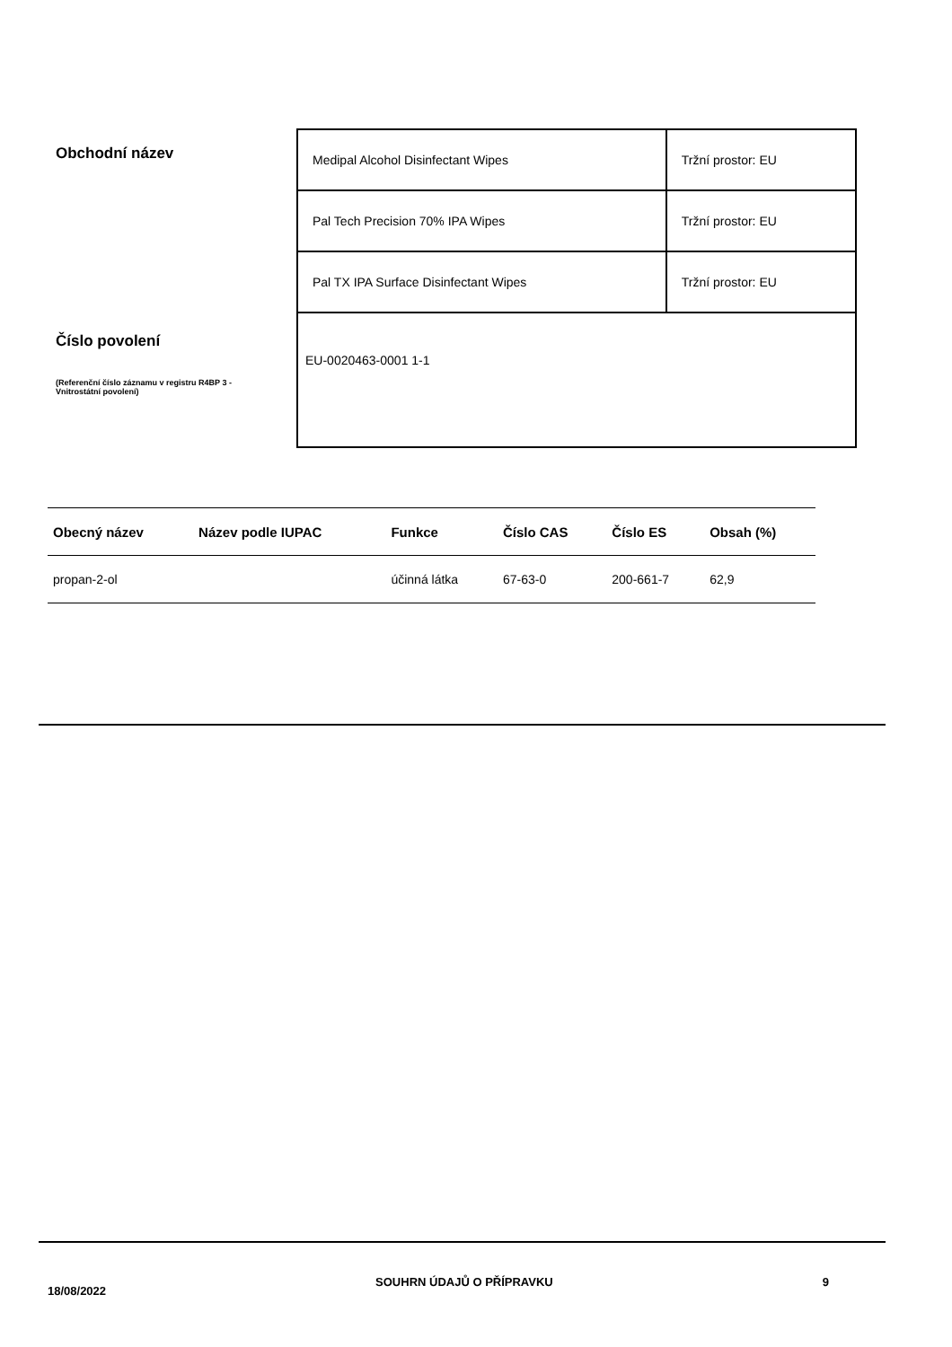Obchodní název
Číslo povolení
(Referenční číslo záznamu v registru R4BP 3 - Vnitrostátní povolení)
| Medipal Alcohol Disinfectant Wipes | Tržní prostor: EU |
| Pal Tech Precision 70% IPA Wipes | Tržní prostor: EU |
| Pal TX IPA Surface Disinfectant Wipes | Tržní prostor: EU |
| EU-0020463-0001 1-1 | |
| Obecný název | Název podle IUPAC | Funkce | Číslo CAS | Číslo ES | Obsah (%) |
| --- | --- | --- | --- | --- | --- |
| propan-2-ol | | účinná látka | 67-63-0 | 200-661-7 | 62,9 |
18/08/2022 SOUHRN ÚDAJŮ O PŘÍPRAVKU 9